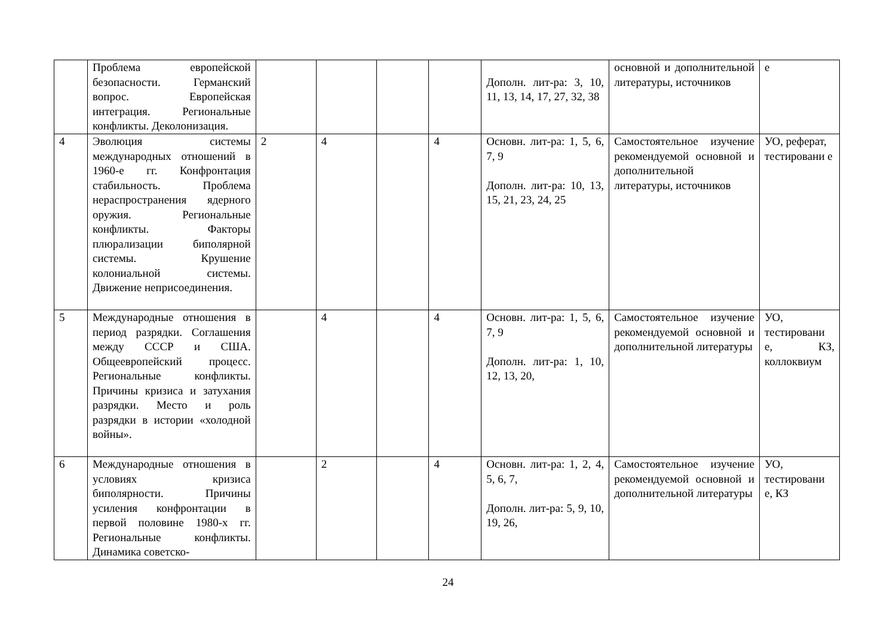| | Проблема европейской безопасности. Германский вопрос. Европейская интеграция. Региональные конфликты. Деколонизация. | | | | | Дополн. лит-ра: 3, 10, 11, 13, 14, 17, 27, 32, 38 | основной и дополнительной литературы, источников | е |
| 4 | Эволюция системы международных отношений в 1960-е гг. Конфронтация стабильность. Проблема нераспространения ядерного оружия. Региональные конфликты. Факторы плюрализации биполярной системы. Крушение колониальной системы. Движение неприсоединения. | 2 | 4 | | 4 | Основн. лит-ра: 1, 5, 6, 7, 9 Дополн. лит-ра: 10, 13, 15, 21, 23, 24, 25 | Самостоятельное изучение рекомендуемой основной и дополнительной литературы, источников | УО, реферат, тестировани е |
| 5 | Международные отношения в период разрядки. Соглашения между СССР и США. Общеевропейский процесс. Региональные конфликты. Причины кризиса и затухания разрядки. Место и роль разрядки в истории «холодной войны». | | 4 | | 4 | Основн. лит-ра: 1, 5, 6, 7, 9 Дополн. лит-ра: 1, 10, 12, 13, 20, | Самостоятельное изучение рекомендуемой основной и дополнительной литературы | УО, тестировани е, КЗ, коллоквиум |
| 6 | Международные отношения в условиях кризиса биполярности. Причины усиления конфронтации в первой половине 1980-х гг. Региональные конфликты. Динамика советско- | | 2 | | 4 | Основн. лит-ра: 1, 2, 4, 5, 6, 7, Дополн. лит-ра: 5, 9, 10, 19, 26, | Самостоятельное изучение рекомендуемой основной и дополнительной литературы | УО, тестировани е, КЗ |
24